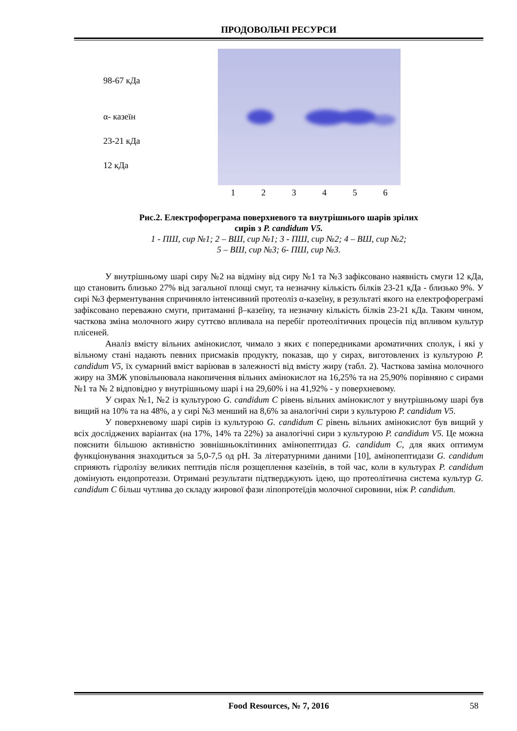ПРОДОВОЛЬЧІ РЕСУРСИ
98-67 кДа
α- казеїн
23-21 кДа
12 кДа
123456
Рис.2. Електрофореграма поверхневого та внутрішнього шарів зрілих
сирів з P. candidum V5.
1 - ПШ, сир №1; 2 – ВШ, сир №1; 3 - ПШ, сир №2; 4 – ВШ, сир №2;
5 – ВШ, сир №3; 6- ПШ, сир №3.
У внутрішньому шарі сиру №2 на відміну від сиру №1 та №3 зафіксовано наявність смуги 12 кДа, що становить близько 27% від загальної площі смуг, та незначну кількість білків 23-21 кДа - близько 9%. У сирі №3 ферментування спричиняло інтенсивний протеоліз α-казеїну, в результаті якого на електрофореграмі зафіксовано переважно смуги, притаманні β–казеїну, та незначну кількість білків 23-21 кДа. Таким чином, часткова зміна молочного жиру суттєво впливала на перебіг протеолітичних процесів під впливом культур плісеней.
Аналіз вмісту вільних амінокислот, чимало з яких є попередниками ароматичних сполук, і які у вільному стані надають певних присмаків продукту, показав, що у сирах, виготовлених із культурою P. candidum V5, їх сумарний вміст варіював в залежності від вмісту жиру (табл. 2). Часткова заміна молочного жиру на ЗМЖ уповільнювала накопичення вільних амінокислот на 16,25% та на 25,90% порівняно с сирами №1 та № 2 відповідно у внутрішньому шарі і на 29,60% і на 41,92% - у поверхневому.
У сирах №1, №2 із культурою G. candidum C рівень вільних амінокислот у внутрішньому шарі був вищий на 10% та на 48%, а у сирі №3 менший на 8,6% за аналогічні сири з культурою P. candidum V5.
У поверхневому шарі сирів із культурою G. candidum C рівень вільних амінокислот був вищий у всіх досліджених варіантах (на 17%, 14% та 22%) за аналогічні сири з культурою P. candidum V5. Це можна пояснити більшою активністю зовнішньоклітинних амінопептидаз G. candidum C, для яких оптимум функціонування знаходиться за 5,0-7,5 од рН. За літературними даними [10], амінопептидази G. candidum сприяють гідролізу великих пептидів після розщеплення казеїнів, в той час, коли в культурах P. candidum домінують ендопротеази. Отримані результати підтверджують ідею, що протеолітична система культур G. candidum C більш чутлива до складу жирової фази ліпопротеїдів молочної сировини, ніж P. candidum.
Food Resources, № 7, 2016 58